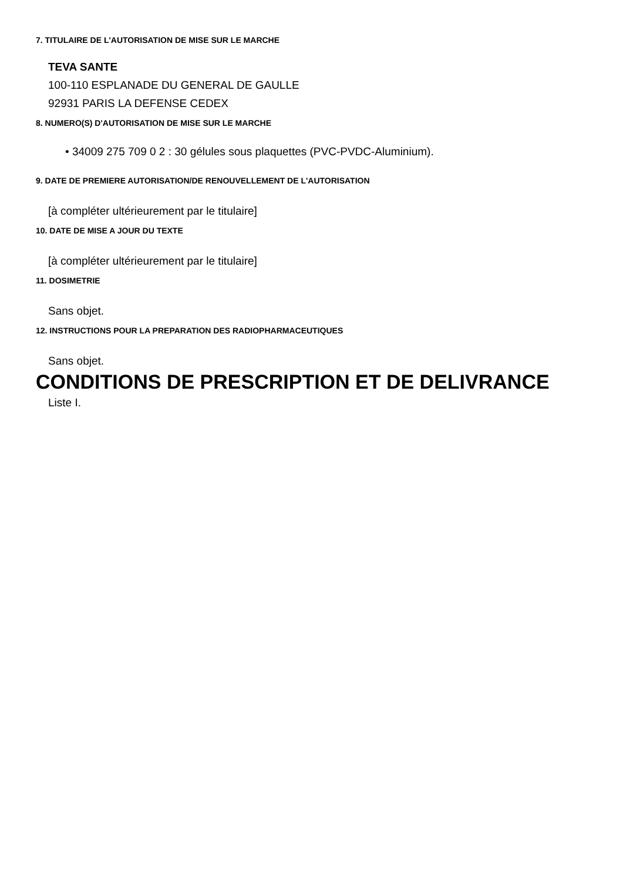7. TITULAIRE DE L'AUTORISATION DE MISE SUR LE MARCHE
TEVA SANTE
100-110 ESPLANADE DU GENERAL DE GAULLE
92931 PARIS LA DEFENSE CEDEX
8. NUMERO(S) D'AUTORISATION DE MISE SUR LE MARCHE
• 34009 275 709 0 2 : 30 gélules sous plaquettes (PVC-PVDC-Aluminium).
9. DATE DE PREMIERE AUTORISATION/DE RENOUVELLEMENT DE L'AUTORISATION
[à compléter ultérieurement par le titulaire]
10. DATE DE MISE A JOUR DU TEXTE
[à compléter ultérieurement par le titulaire]
11. DOSIMETRIE
Sans objet.
12. INSTRUCTIONS POUR LA PREPARATION DES RADIOPHARMACEUTIQUES
Sans objet.
CONDITIONS DE PRESCRIPTION ET DE DELIVRANCE
Liste I.